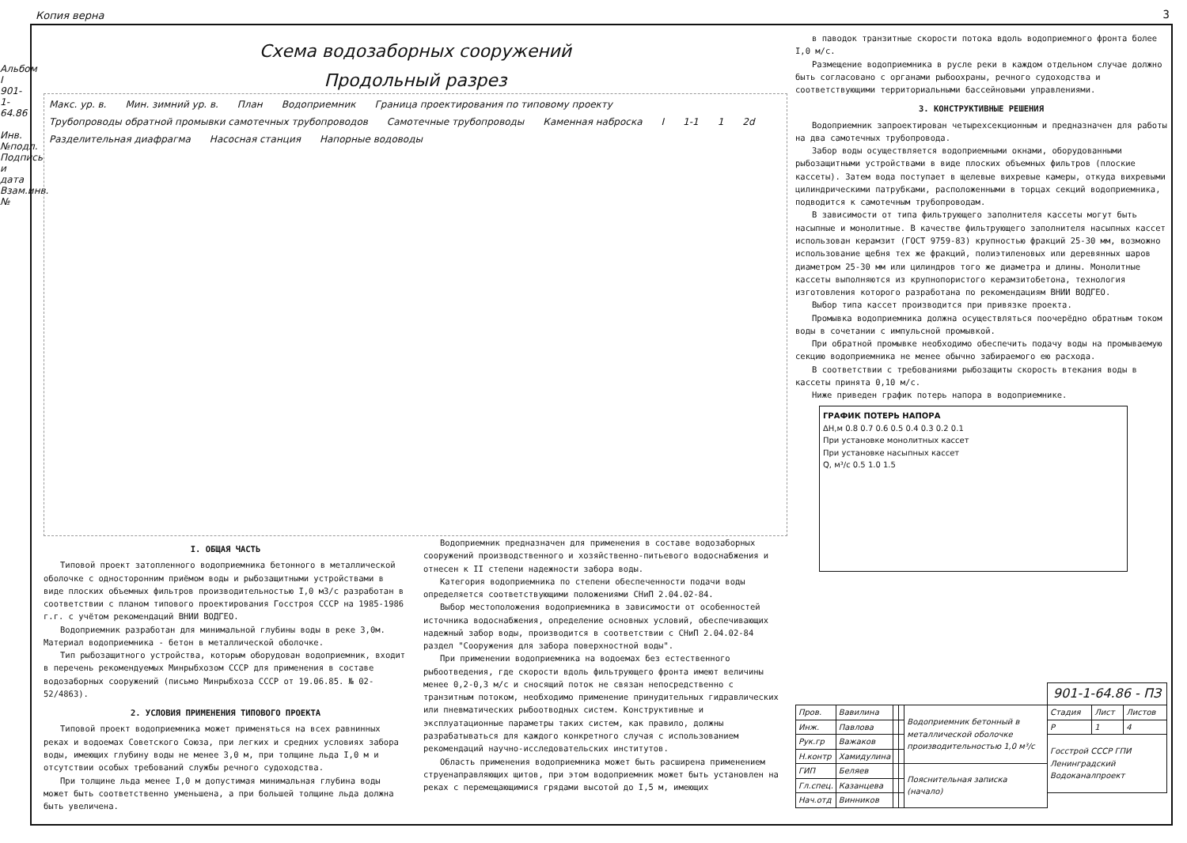Копия верна 3
Альбом I
901-1-64.86
Инв.№подл. Подпись и дата Взам.инв.№
Схема водозаборных сооружений
Продольный разрез
Макс. ур. в. Мин. зимний ур. в. План Водоприемник Граница проектирования по типовому проекту Трубопроводы обратной промывки самотечных трубопроводов Самотечные трубопроводы Каменная наброска I 1-1 1 2d Разделительная диафрагма Насосная станция Напорные водоводы
I. ОБЩАЯ ЧАСТЬ
Типовой проект затопленного водоприемника бетонного в металлической оболочке с односторонним приёмом воды и рыбозащитными устройствами в виде плоских объемных фильтров производительностью I,0 м3/с разработан в соответствии с планом типового проектирования Госстроя СССР на 1985-1986 г.г. с учётом рекомендаций ВНИИ ВОДГЕО.
Водоприемник разработан для минимальной глубины воды в реке 3,0м. Материал водоприемника - бетон в металлической оболочке.
Тип рыбозащитного устройства, которым оборудован водоприемник, входит в перечень рекомендуемых Минрыбхозом СССР для применения в составе водозаборных сооружений (письмо Минрыбхоза СССР от 19.06.85. № 02-52/4863).
2. УСЛОВИЯ ПРИМЕНЕНИЯ ТИПОВОГО ПРОЕКТА
Типовой проект водоприемника может применяться на всех равнинных реках и водоемах Советского Союза, при легких и средних условиях забора воды, имеющих глубину воды не менее 3,0 м, при толщине льда I,0 м и отсутствии особых требований службы речного судоходства.
При толщине льда менее I,0 м допустимая минимальная глубина воды может быть соответственно уменьшена, а при большей толщине льда должна быть увеличена.
Водоприемник предназначен для применения в составе водозаборных сооружений производственного и хозяйственно-питьевого водоснабжения и отнесен к II степени надежности забора воды.
Категория водоприемника по степени обеспеченности подачи воды определяется соответствующими положениями СНиП 2.04.02-84.
Выбор местоположения водоприемника в зависимости от особенностей источника водоснабжения, определение основных условий, обеспечивающих надежный забор воды, производится в соответствии с СНиП 2.04.02-84 раздел "Сооружения для забора поверхностной воды".
При применении водоприемника на водоемах без естественного рыбоотведения, где скорости вдоль фильтрующего фронта имеют величины менее 0,2-0,3 м/с и сносящий поток не связан непосредственно с транзитным потоком, необходимо применение принудительных гидравлических или пневматических рыбоотводных систем. Конструктивные и эксплуатационные параметры таких систем, как правило, должны разрабатываться для каждого конкретного случая с использованием рекомендаций научно-исследовательских институтов.
Область применения водоприемника может быть расширена применением струенаправляющих щитов, при этом водоприемник может быть установлен на реках с перемещающимися грядами высотой до I,5 м, имеющих
в паводок транзитные скорости потока вдоль водоприемного фронта более I,0 м/с.
Размещение водоприемника в русле реки в каждом отдельном случае должно быть согласовано с органами рыбоохраны, речного судоходства и соответствующими территориальными бассейновыми управлениями.
3. КОНСТРУКТИВНЫЕ РЕШЕНИЯ
Водоприемник запроектирован четырехсекционным и предназначен для работы на два самотечных трубопровода.
Забор воды осуществляется водоприемными окнами, оборудованными рыбозащитными устройствами в виде плоских объемных фильтров (плоские кассеты). Затем вода поступает в щелевые вихревые камеры, откуда вихревыми цилиндрическими патрубками, расположенными в торцах секций водоприемника, подводится к самотечным трубопроводам.
В зависимости от типа фильтрующего заполнителя кассеты могут быть насыпные и монолитные. В качестве фильтрующего заполнителя насыпных кассет использован керамзит (ГОСТ 9759-83) крупностью фракций 25-30 мм, возможно использование щебня тех же фракций, полиэтиленовых или деревянных шаров диаметром 25-30 мм или цилиндров того же диаметра и длины. Монолитные кассеты выполняются из крупнопористого керамзитобетона, технология изготовления которого разработана по рекомендациям ВНИИ ВОДГЕО.
Выбор типа кассет производится при привязке проекта.
Промывка водоприемника должна осуществляться поочерёдно обратным током воды в сочетании с импульсной промывкой.
При обратной промывке необходимо обеспечить подачу воды на промываемую секцию водоприемника не менее обычно забираемого ею расхода.
В соответствии с требованиями рыбозащиты скорость втекания воды в кассеты принята 0,10 м/с.
Ниже приведен график потерь напора в водоприемнике.
ГРАФИК ПОТЕРЬ НАПОРА
ΔH,м 0.8 0.7 0.6 0.5 0.4 0.3 0.2 0.1
При установке монолитных кассет
При установке насыпных кассет
Q, м³/с 0.5 1.0 1.5
| | | | | | 901-1-64.86 - ПЗ | | |
| Пров. | Вавилина | | | Водоприемник бетонный в металлической оболочке производительностью 1,0 м³/с | Стадия | Лист | Листов |
| Инж. | Павлова | | | | Р | 1 | 4 |
| Рук.гр | Важаков | | | | Госстрой СССР ГПИ Ленинградский Водоканалпроект | | |
| Н.контр | Хамидулина | | | | | | |
| ГИП | Беляев | | | Пояснительная записка (начало) | | | |
| Гл.спец. | Казанцева | | | | | | |
| Нач.отд | Винников | | | | | | |